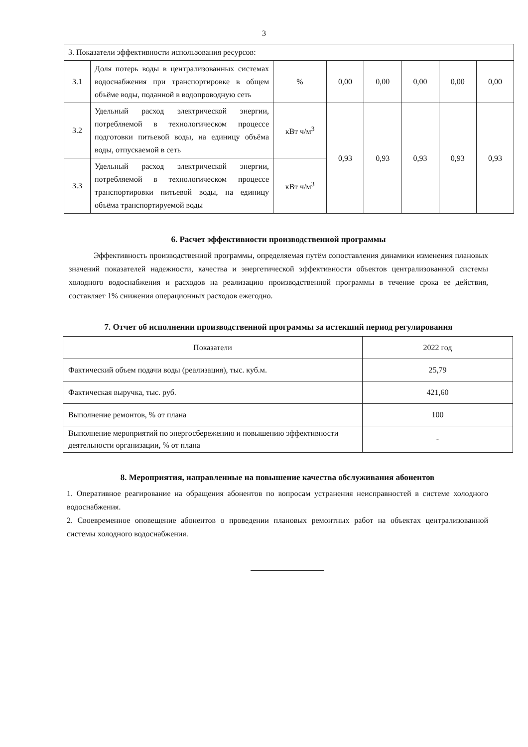3
| 3. Показатели эффективности использования ресурсов: | | | | | | | |
| 3.1 | Доля потерь воды в централизованных системах водоснабжения при транспортировке в общем объёме воды, поданной в водопроводную сеть | % | 0,00 | 0,00 | 0,00 | 0,00 | 0,00 |
| 3.2 | Удельный расход электрической энергии, потребляемой в технологическом процессе подготовки питьевой воды, на единицу объёма воды, отпускаемой в сеть | кВт ч/м<sup>3</sup> | 0,93 | 0,93 | 0,93 | 0,93 | 0,93 |
| 3.3 | Удельный расход электрической энергии, потребляемой в технологическом процессе транспортировки питьевой воды, на единицу объёма транспортируемой воды | кВт ч/м<sup>3</sup> | | | | | |
6. Расчет эффективности производственной программы
Эффективность производственной программы, определяемая путём сопоставления динамики изменения плановых значений показателей надежности, качества и энергетической эффективности объектов централизованной системы холодного водоснабжения и расходов на реализацию производственной программы в течение срока ее действия, составляет 1% снижения операционных расходов ежегодно.
7. Отчет об исполнении производственной программы за истекший период регулирования
| Показатели | 2022 год |
| Фактический объем подачи воды (реализация), тыс. куб.м. | 25,79 |
| Фактическая выручка, тыс. руб. | 421,60 |
| Выполнение ремонтов, % от плана | 100 |
| Выполнение мероприятий по энергосбережению и повышению эффективности деятельности организации, % от плана | - |
8. Мероприятия, направленные на повышение качества обслуживания абонентов
1. Оперативное реагирование на обращения абонентов по вопросам устранения неисправностей в системе холодного водоснабжения.
2. Своевременное оповещение абонентов о проведении плановых ремонтных работ на объектах централизованной системы холодного водоснабжения.